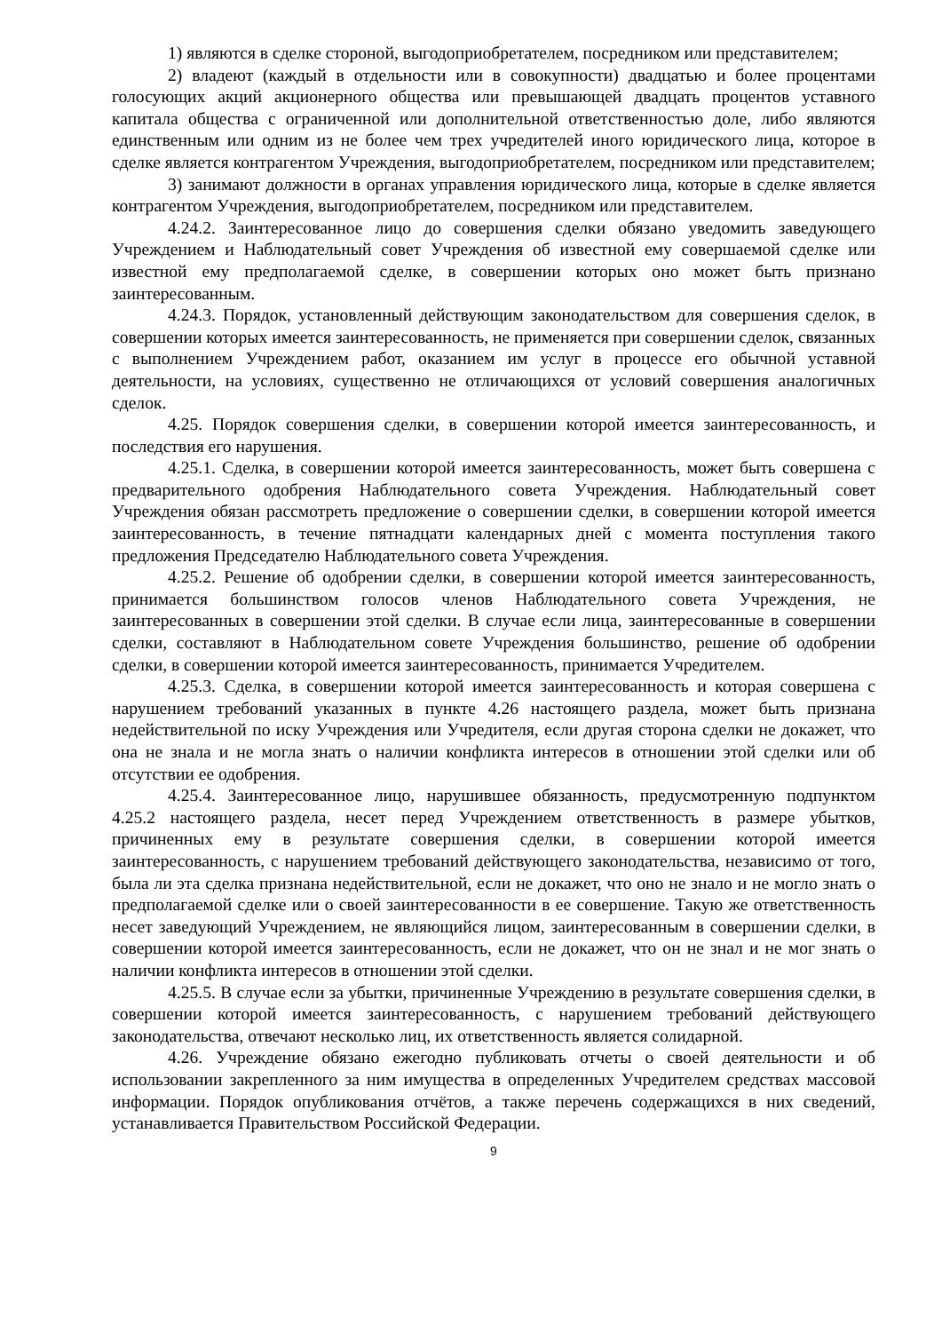1) являются в сделке стороной, выгодоприобретателем, посредником или представителем;
2) владеют (каждый в отдельности или в совокупности) двадцатью и более процентами голосующих акций акционерного общества или превышающей двадцать процентов уставного капитала общества с ограниченной или дополнительной ответственностью доле, либо являются единственным или одним из не более чем трех учредителей иного юридического лица, которое в сделке является контрагентом Учреждения, выгодоприобретателем, посредником или представителем;
3) занимают должности в органах управления юридического лица, которые в сделке является контрагентом Учреждения, выгодоприобретателем, посредником или представителем.
4.24.2. Заинтересованное лицо до совершения сделки обязано уведомить заведующего Учреждением и Наблюдательный совет Учреждения об известной ему совершаемой сделке или известной ему предполагаемой сделке, в совершении которых оно может быть признано заинтересованным.
4.24.3. Порядок, установленный действующим законодательством для совершения сделок, в совершении которых имеется заинтересованность, не применяется при совершении сделок, связанных с выполнением Учреждением работ, оказанием им услуг в процессе его обычной уставной деятельности, на условиях, существенно не отличающихся от условий совершения аналогичных сделок.
4.25. Порядок совершения сделки, в совершении которой имеется заинтересованность, и последствия его нарушения.
4.25.1. Сделка, в совершении которой имеется заинтересованность, может быть совершена с предварительного одобрения Наблюдательного совета Учреждения. Наблюдательный совет Учреждения обязан рассмотреть предложение о совершении сделки, в совершении которой имеется заинтересованность, в течение пятнадцати календарных дней с момента поступления такого предложения Председателю Наблюдательного совета Учреждения.
4.25.2. Решение об одобрении сделки, в совершении которой имеется заинтересованность, принимается большинством голосов членов Наблюдательного совета Учреждения, не заинтересованных в совершении этой сделки. В случае если лица, заинтересованные в совершении сделки, составляют в Наблюдательном совете Учреждения большинство, решение об одобрении сделки, в совершении которой имеется заинтересованность, принимается Учредителем.
4.25.3. Сделка, в совершении которой имеется заинтересованность и которая совершена с нарушением требований указанных в пункте 4.26 настоящего раздела, может быть признана недействительной по иску Учреждения или Учредителя, если другая сторона сделки не докажет, что она не знала и не могла знать о наличии конфликта интересов в отношении этой сделки или об отсутствии ее одобрения.
4.25.4. Заинтересованное лицо, нарушившее обязанность, предусмотренную подпунктом 4.25.2 настоящего раздела, несет перед Учреждением ответственность в размере убытков, причиненных ему в результате совершения сделки, в совершении которой имеется заинтересованность, с нарушением требований действующего законодательства, независимо от того, была ли эта сделка признана недействительной, если не докажет, что оно не знало и не могло знать о предполагаемой сделке или о своей заинтересованности в ее совершение. Такую же ответственность несет заведующий Учреждением, не являющийся лицом, заинтересованным в совершении сделки, в совершении которой имеется заинтересованность, если не докажет, что он не знал и не мог знать о наличии конфликта интересов в отношении этой сделки.
4.25.5. В случае если за убытки, причиненные Учреждению в результате совершения сделки, в совершении которой имеется заинтересованность, с нарушением требований действующего законодательства, отвечают несколько лиц, их ответственность является солидарной.
4.26. Учреждение обязано ежегодно публиковать отчеты о своей деятельности и об использовании закрепленного за ним имущества в определенных Учредителем средствах массовой информации. Порядок опубликования отчётов, а также перечень содержащихся в них сведений, устанавливается Правительством Российской Федерации.
9